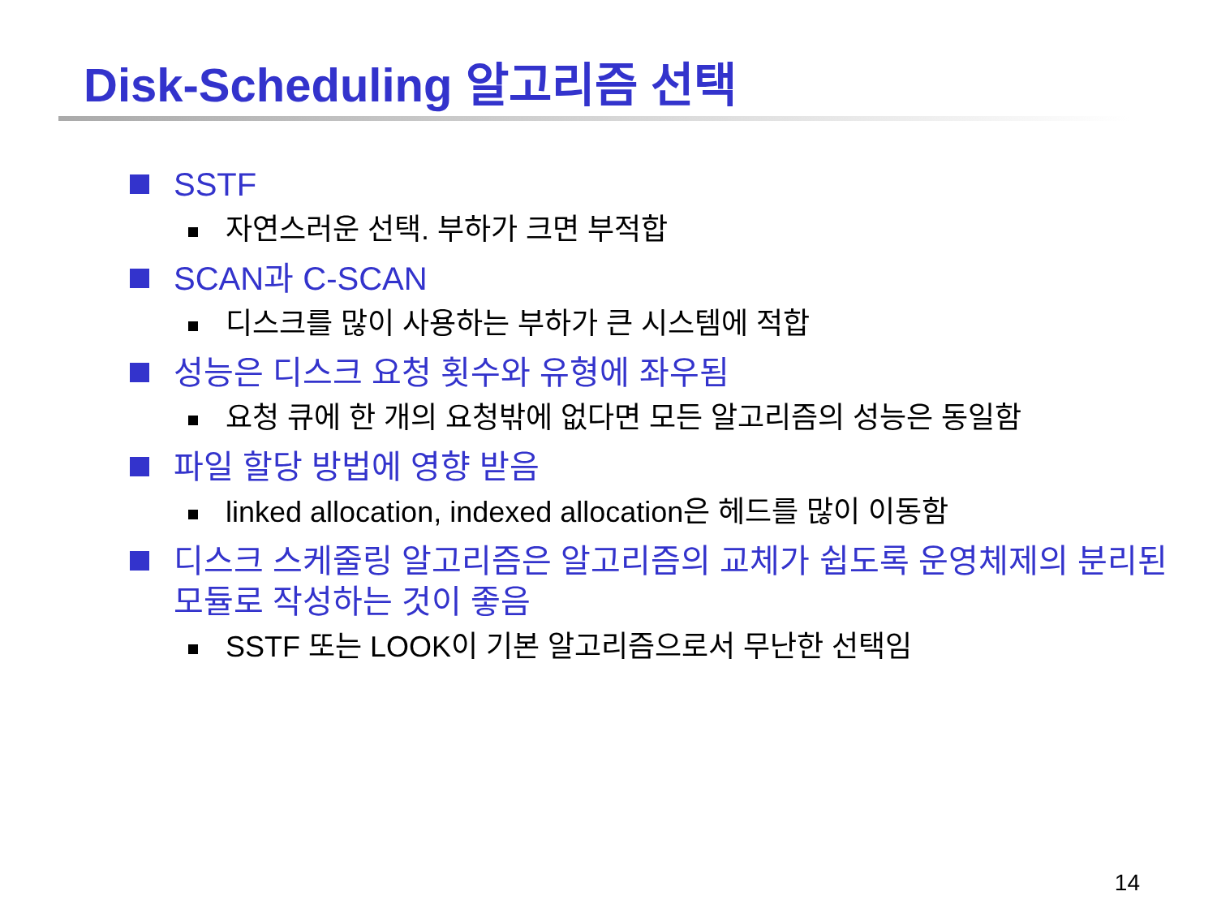Disk-Scheduling 알고리즘 선택
SSTF
자연스러운 선택. 부하가 크면 부적합
SCAN과 C-SCAN
디스크를 많이 사용하는 부하가 큰 시스템에 적합
성능은 디스크 요청 횟수와 유형에 좌우됨
요청 큐에 한 개의 요청밖에 없다면 모든 알고리즘의 성능은 동일함
파일 할당 방법에 영향 받음
linked allocation, indexed allocation은 헤드를 많이 이동함
디스크 스케줄링 알고리즘은 알고리즘의 교체가 쉽도록 운영체제의 분리된 모듈로 작성하는 것이 좋음
SSTF 또는 LOOK이 기본 알고리즘으로서 무난한 선택임
14